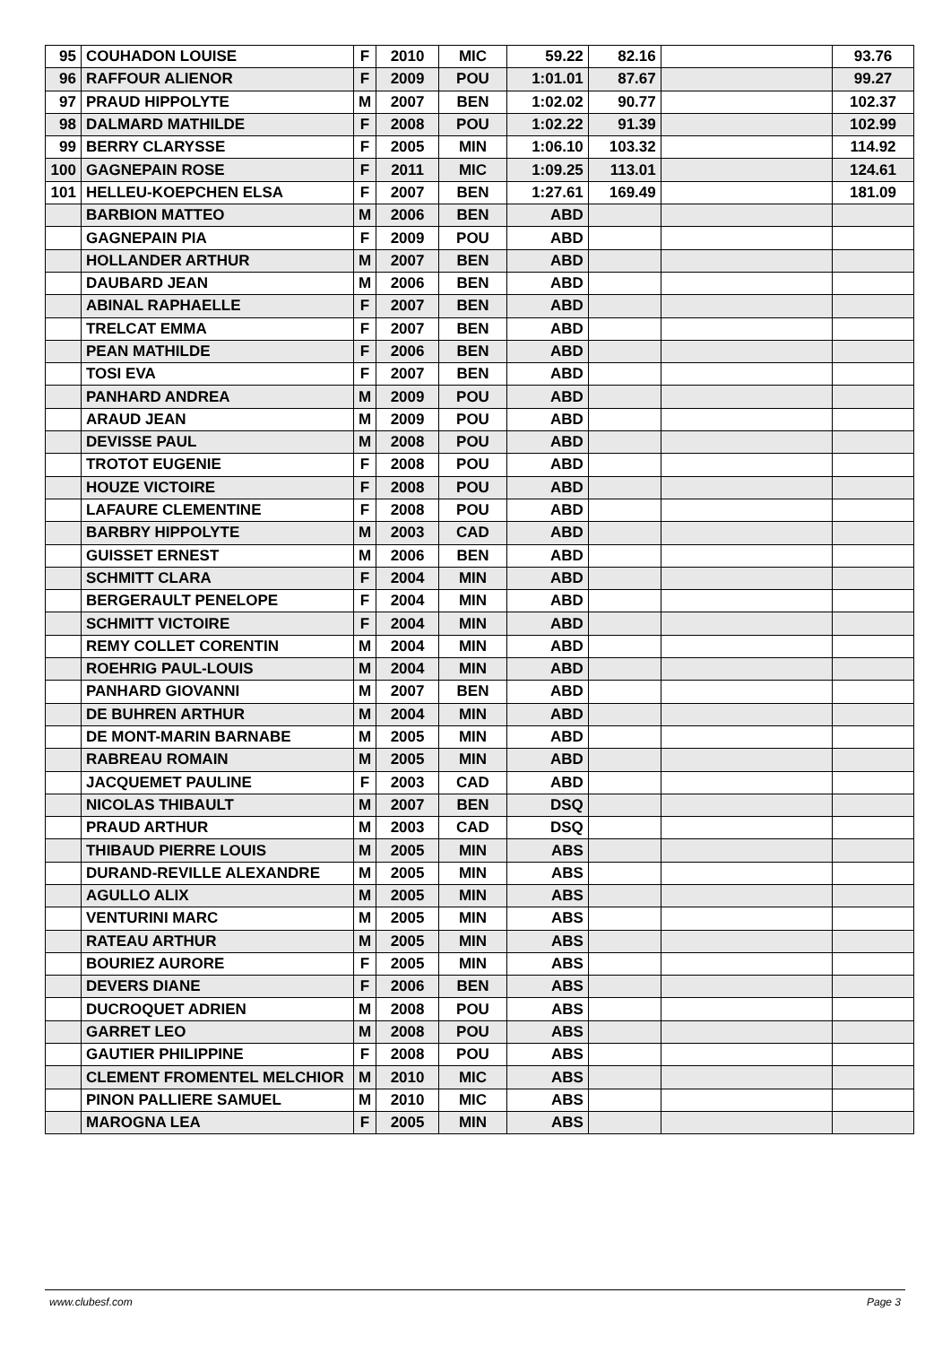| 95 | COUHADON LOUISE | F | 2010 | MIC | 59.22 | 82.16 | | 93.76 |
| 96 | RAFFOUR ALIENOR | F | 2009 | POU | 1:01.01 | 87.67 | | 99.27 |
| 97 | PRAUD HIPPOLYTE | M | 2007 | BEN | 1:02.02 | 90.77 | | 102.37 |
| 98 | DALMARD MATHILDE | F | 2008 | POU | 1:02.22 | 91.39 | | 102.99 |
| 99 | BERRY CLARYSSE | F | 2005 | MIN | 1:06.10 | 103.32 | | 114.92 |
| 100 | GAGNEPAIN ROSE | F | 2011 | MIC | 1:09.25 | 113.01 | | 124.61 |
| 101 | HELLEU-KOEPCHEN ELSA | F | 2007 | BEN | 1:27.61 | 169.49 | | 181.09 |
| | BARBION MATTEO | M | 2006 | BEN | ABD | | | |
| | GAGNEPAIN PIA | F | 2009 | POU | ABD | | | |
| | HOLLANDER ARTHUR | M | 2007 | BEN | ABD | | | |
| | DAUBARD JEAN | M | 2006 | BEN | ABD | | | |
| | ABINAL RAPHAELLE | F | 2007 | BEN | ABD | | | |
| | TRELCAT EMMA | F | 2007 | BEN | ABD | | | |
| | PEAN MATHILDE | F | 2006 | BEN | ABD | | | |
| | TOSI EVA | F | 2007 | BEN | ABD | | | |
| | PANHARD ANDREA | M | 2009 | POU | ABD | | | |
| | ARAUD JEAN | M | 2009 | POU | ABD | | | |
| | DEVISSE PAUL | M | 2008 | POU | ABD | | | |
| | TROTOT EUGENIE | F | 2008 | POU | ABD | | | |
| | HOUZE VICTOIRE | F | 2008 | POU | ABD | | | |
| | LAFAURE CLEMENTINE | F | 2008 | POU | ABD | | | |
| | BARBRY HIPPOLYTE | M | 2003 | CAD | ABD | | | |
| | GUISSET ERNEST | M | 2006 | BEN | ABD | | | |
| | SCHMITT CLARA | F | 2004 | MIN | ABD | | | |
| | BERGERAULT PENELOPE | F | 2004 | MIN | ABD | | | |
| | SCHMITT VICTOIRE | F | 2004 | MIN | ABD | | | |
| | REMY COLLET CORENTIN | M | 2004 | MIN | ABD | | | |
| | ROEHRIG PAUL-LOUIS | M | 2004 | MIN | ABD | | | |
| | PANHARD GIOVANNI | M | 2007 | BEN | ABD | | | |
| | DE BUHREN ARTHUR | M | 2004 | MIN | ABD | | | |
| | DE MONT-MARIN BARNABE | M | 2005 | MIN | ABD | | | |
| | RABREAU ROMAIN | M | 2005 | MIN | ABD | | | |
| | JACQUEMET PAULINE | F | 2003 | CAD | ABD | | | |
| | NICOLAS THIBAULT | M | 2007 | BEN | DSQ | | | |
| | PRAUD ARTHUR | M | 2003 | CAD | DSQ | | | |
| | THIBAUD PIERRE LOUIS | M | 2005 | MIN | ABS | | | |
| | DURAND-REVILLE ALEXANDRE | M | 2005 | MIN | ABS | | | |
| | AGULLO ALIX | M | 2005 | MIN | ABS | | | |
| | VENTURINI MARC | M | 2005 | MIN | ABS | | | |
| | RATEAU ARTHUR | M | 2005 | MIN | ABS | | | |
| | BOURIEZ AURORE | F | 2005 | MIN | ABS | | | |
| | DEVERS DIANE | F | 2006 | BEN | ABS | | | |
| | DUCROQUET ADRIEN | M | 2008 | POU | ABS | | | |
| | GARRET LEO | M | 2008 | POU | ABS | | | |
| | GAUTIER PHILIPPINE | F | 2008 | POU | ABS | | | |
| | CLEMENT FROMENTEL MELCHIOR | M | 2010 | MIC | ABS | | | |
| | PINON PALLIERE SAMUEL | M | 2010 | MIC | ABS | | | |
| | MAROGNA LEA | F | 2005 | MIN | ABS | | | |
www.clubesf.com Page 3